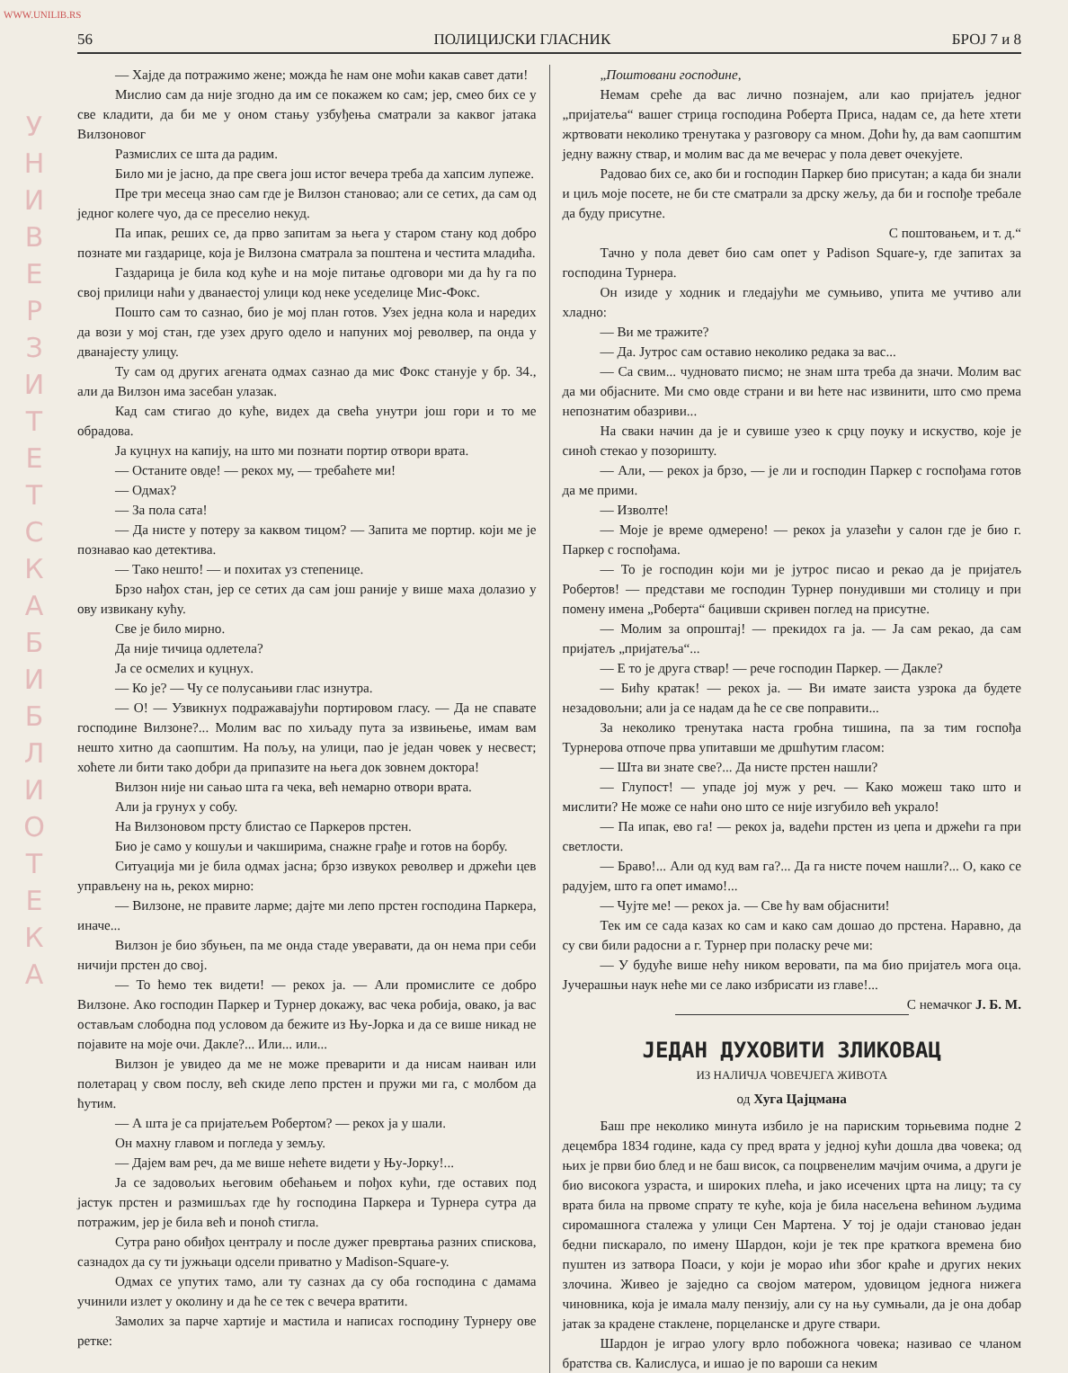WWW.UNILIB.RS
У Н И В Е Р З И Т Е Т С К А Б И Б Л И О Т Е К А
56 ПОЛИЦИЈСКИ ГЛАСНИК БРОЈ 7 и 8
— Хајде да потражимо жене; можда ће нам оне моћи какав савет дати!
Мислио сам да није згодно да им се покажем ко сам; јер, смео бих се у све кладити, да би ме у оном стању узбуђења сматрали за каквог јатака Вилзоновог
Размислих се шта да радим.
Било ми је јасно, да пре свега још истог вечера треба да хапсим лупеже.
Пре три месеца знао сам где је Вилзон становао; али се сетих, да сам од једног колеге чуо, да се преселио некуд.
Па ипак, реших се, да прво запитам за њега у старом стану код добро познате ми газдарице, која је Вилзона сматрала за поштена и честита младића.
Газдарица је била код куће и на моје питање одговори ми да ћу га по свој прилици наћи у дванаестој улици код неке уседелице Мис-Фокс.
Пошто сам то сазнао, био је мој план готов. Узех једна кола и наредих да вози у мој стан, где узех друго одело и напуних мој револвер, па онда у дванајесту улицу.
Ту сам од других агената одмах сазнао да мис Фокс станује у бр. 34., али да Вилзон има засебан улазак.
Кад сам стигао до куће, видех да свећа унутри још гори и то ме обрадова.
Ја куцнух на капију, на што ми познати портир отвори врата.
— Останите овде! — рекох му, — требаћете ми!
— Одмах?
— За пола сата!
— Да нисте у потеру за каквом тицом? — Запита ме портир. који ме је познавао као детектива.
— Тако нешто! — и похитах уз степенице.
Брзо нађох стан, јер се сетих да сам још раније у више маха долазио у ову извикану кућу.
Све је било мирно.
Да није тичица одлетела?
Ја се осмелих и куцнух.
— Ко је? — Чу се полусањиви глас изнутра.
— О! — Узвикнух подражавајући портировом гласу. — Да не спавате господине Вилзоне?... Молим вас по хиљаду пута за извињење, имам вам нешто хитно да саопштим. На пољу, на улици, пао је један човек у несвест; хоћете ли бити тако добри да припазите на њега док зовнем доктора!
Вилзон није ни сањао шта га чека, већ немарно отвори врата.
Али ја грунух у собу.
На Вилзоновом прсту блистао се Паркеров прстен.
Био је само у кошуљи и чакширима, снажне грађе и готов на борбу.
Ситуација ми је била одмах јасна; брзо извукох револвер и држећи цев управљену на њ, рекох мирно:
— Вилзоне, не правите ларме; дајте ми лепо прстен господина Паркера, иначе...
Вилзон је био збуњен, па ме онда стаде уверавати, да он нема при себи ничији прстен до свој.
— То ћемо тек видети! — рекох ја. — Али промислите се добро Вилзоне. Ако господин Паркер и Турнер докажу, вас чека робија, овако, ја вас остављам слободна под условом да бежите из Њу-Јорка и да се више никад не појавите на моје очи. Дакле?... Или... или...
Вилзон је увидео да ме не може преварити и да нисам наиван или полетарац у свом послу, већ скиде лепо прстен и пружи ми га, с молбом да ћутим.
— А шта је са пријатељем Робертом? — рекох ја у шали.
Он махну главом и погледа у земљу.
— Дајем вам реч, да ме више нећете видети у Њу-Јорку!...
Ја се задовољих његовим обећањем и пођох кући, где оставих под јастук прстен и размишљах где ћу господина Паркера и Турнера сутра да потражим, јер је била већ и поноћ стигла.
Сутра рано обиђох централу и после дужег превртања разних спискова, сазнадох да су ти јужњаци одсели приватно у Madison-Square-у.
Одмах се упутих тамо, али ту сазнах да су оба господина с дамама учинили излет у околину и да ће се тек с вечера вратити.
Замолих за парче хартије и мастила и написах господину Турнеру ове ретке:
„Поштовани господине,
Немам среће да вас лично познајем, али као пријатељ једног „пријатеља“ вашег стрица господина Роберта Приса, надам се, да ћете хтети жртвовати неколико тренутака у разговору са мном. Доћи ћу, да вам саопштим једну важну ствар, и молим вас да ме вечерас у пола девет очекујете.
Радовао бих се, ако би и господин Паркер био присутан; а када би знали и циљ моје посете, не би сте сматрали за дрску жељу, да би и госпође требале да буду присутне.
С поштовањем, и т. д.“
Тачно у пола девет био сам опет у Padison Square-у, где запитах за господина Турнера.
Он изиде у ходник и гледајући ме сумњиво, упита ме учтиво али хладно:
— Ви ме тражите?
— Да. Јутрос сам оставио неколико редака за вас...
— Са свим... чудновато писмо; не знам шта треба да значи. Молим вас да ми објасните. Ми смо овде страни и ви ћете нас извинити, што смо према непознатим обазриви...
На сваки начин да је и сувише узео к срцу поуку и искуство, које је синоћ стекао у позоришту.
— Али, — рекох ја брзо, — је ли и господин Паркер с госпођама готов да ме прими.
— Изволте!
— Моје је време одмерено! — рекох ја улазећи у салон где је био г. Паркер с госпођама.
— То је господин који ми је јутрос писао и рекао да је пријатељ Робертов! — представи ме господин Турнер понудивши ми столицу и при помену имена „Роберта“ бацивши скривен поглед на присутне.
— Молим за опроштај! — прекидох га ја. — Ја сам рекао, да сам пријатељ „пријатеља“...
— Е то је друга ствар! — рече господин Паркер. — Дакле?
— Бићу кратак! — рекох ја. — Ви имате заиста узрока да будете незадовољни; али ја се надам да ће се све поправити...
За неколико тренутака наста гробна тишина, па за тим госпођа Турнерова отпоче прва упитавши ме дршћутим гласом:
— Шта ви знате све?... Да нисте прстен нашли?
— Глупост! — упаде јој муж у реч. — Како можеш тако што и мислити? Не може се наћи оно што се није изгубило већ украло!
— Па ипак, ево га! — рекох ја, вадећи прстен из џепа и држећи га при светлости.
— Браво!... Али од куд вам га?... Да га нисте почем нашли?... О, како се радујем, што га опет имамо!...
— Чујте ме! — рекох ја. — Све ћу вам објаснити!
Тек им се сада казах ко сам и како сам дошао до прстена. Наравно, да су сви били радосни а г. Турнер при поласку рече ми:
— У будуће више нећу ником веровати, па ма био пријатељ мога оца. Јучерашњи наук неће ми се лако избрисати из главе!... С немачког Ј. Б. М.
ЈЕДАН ДУХОВИТИ ЗЛИКОВАЦ
ИЗ НАЛИЧЈА ЧОВЕЧЈЕГА ЖИВОТА
од Хуга Цајцмана
Баш пре неколико минута избило је на париским торњевима подне 2 децембра 1834 године, када су пред врата у једној кући дошла два човека; од њих је први био блед и не баш висок, са поцрвенелим мачјим очима, а други је био високога узраста, и широких плећа, и јако исечених црта на лицу; та су врата била на првоме спрату те куће, која је била насељена већином људима сиромашнога сталежа у улици Сен Мартена. У тој је одаји становао један бедни пискарало, по имену Шардон, који је тек пре краткога времена био пуштен из затвора Поаси, у који је морао ићи због краће и других неких злочина. Живео је заједно са својом матером, удовицом једнога нижега чиновника, која је имала малу пензију, али су на њу сумњали, да је она добар јатак за крадене стаклене, порцеланске и друге ствари.
Шардон је играо улогу врло побожнога човека; називао се чланом братства св. Калислуса, и ишао је по вароши са неким